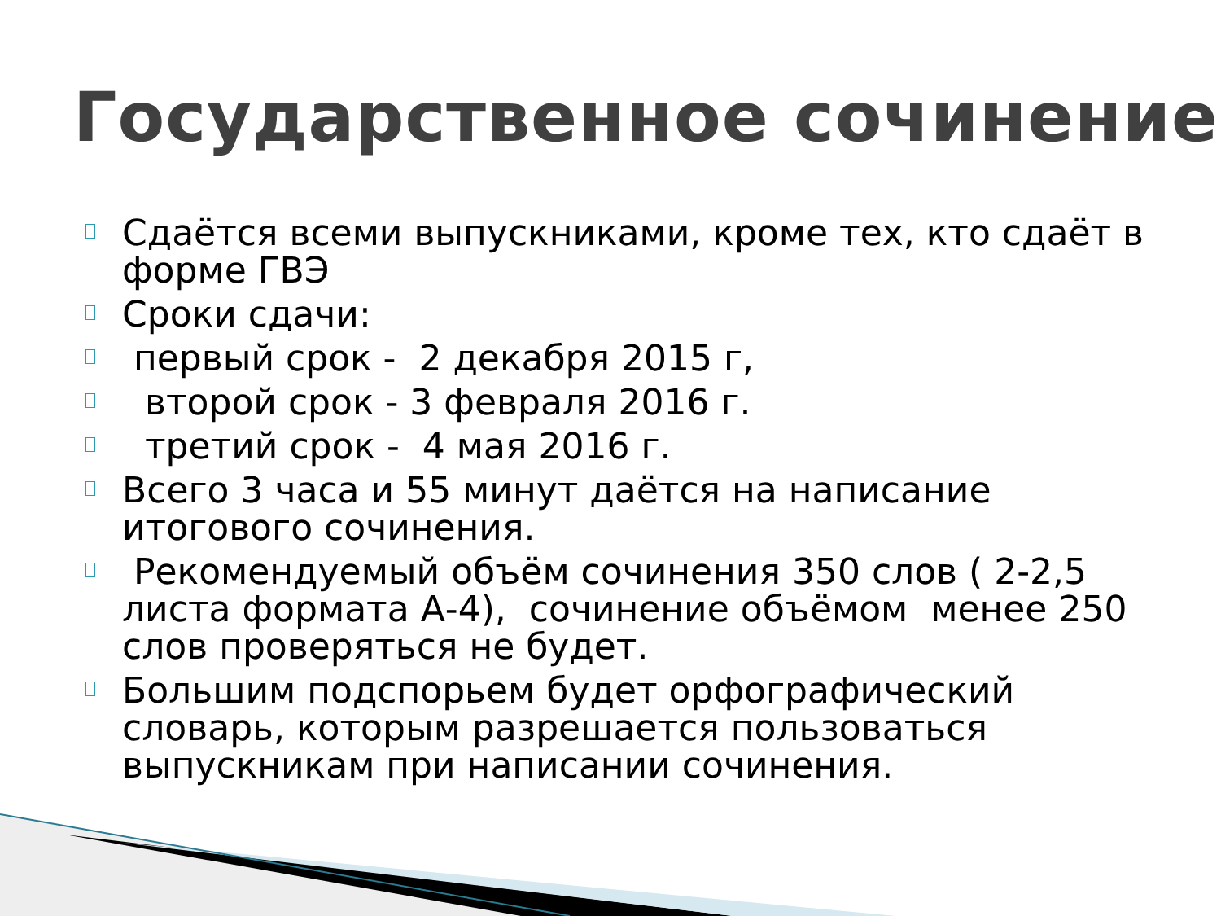Государственное сочинение
Сдаётся всеми выпускниками, кроме тех, кто сдаёт в форме ГВЭ
Сроки сдачи:
первый срок - 2 декабря 2015 г,
второй срок - 3 февраля 2016 г.
третий срок - 4 мая 2016 г.
Всего 3 часа и 55 минут даётся на написание итогового сочинения.
Рекомендуемый объём сочинения 350 слов ( 2-2,5 листа формата А-4), сочинение объёмом менее 250 слов проверяться не будет.
Большим подспорьем будет орфографический словарь, которым разрешается пользоваться выпускникам при написании сочинения.